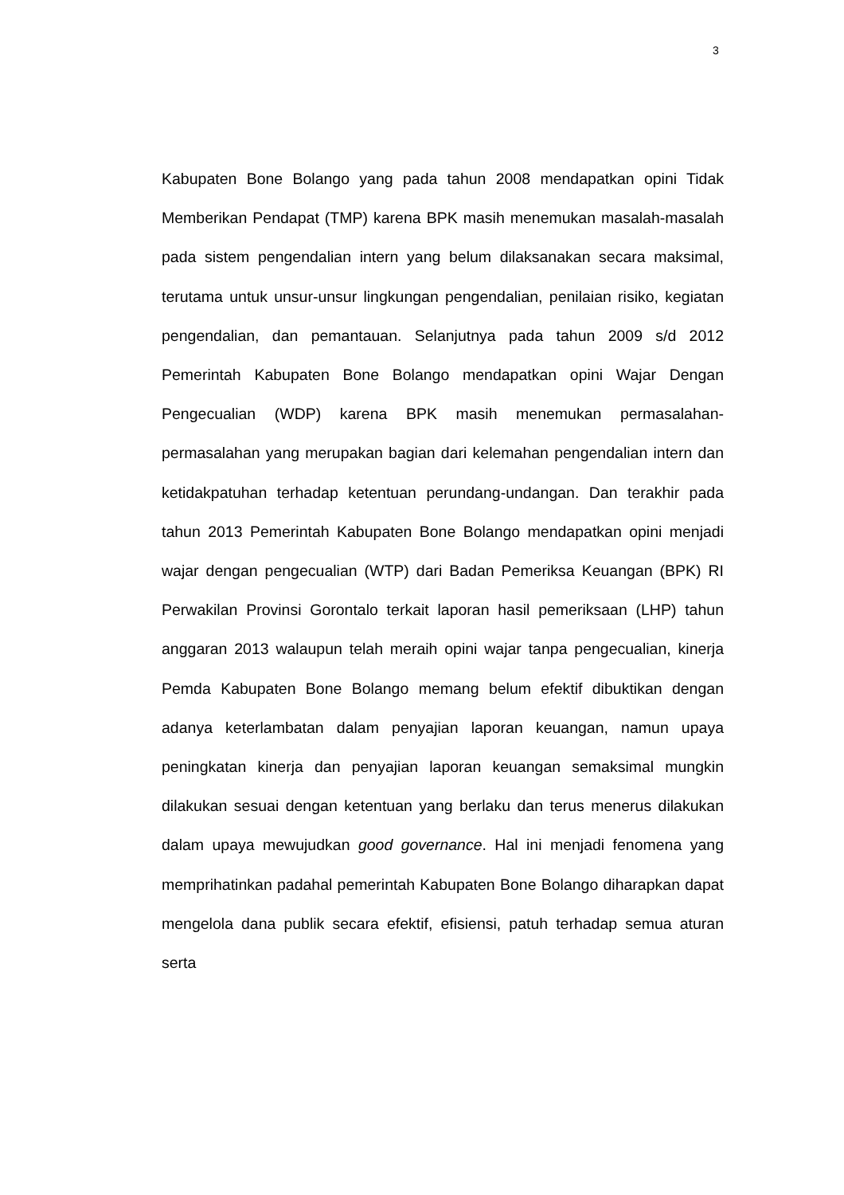3
Kabupaten Bone Bolango yang pada tahun 2008 mendapatkan opini Tidak Memberikan Pendapat (TMP) karena BPK masih menemukan masalah-masalah pada sistem pengendalian intern yang belum dilaksanakan secara maksimal, terutama untuk unsur-unsur lingkungan pengendalian, penilaian risiko, kegiatan pengendalian, dan pemantauan. Selanjutnya pada tahun 2009 s/d 2012 Pemerintah Kabupaten Bone Bolango mendapatkan opini Wajar Dengan Pengecualian (WDP) karena BPK masih menemukan permasalahan-permasalahan yang merupakan bagian dari kelemahan pengendalian intern dan ketidakpatuhan terhadap ketentuan perundang-undangan. Dan terakhir pada tahun 2013 Pemerintah Kabupaten Bone Bolango mendapatkan opini menjadi wajar dengan pengecualian (WTP) dari Badan Pemeriksa Keuangan (BPK) RI Perwakilan Provinsi Gorontalo terkait laporan hasil pemeriksaan (LHP) tahun anggaran 2013 walaupun telah meraih opini wajar tanpa pengecualian, kinerja Pemda Kabupaten Bone Bolango memang belum efektif dibuktikan dengan adanya keterlambatan dalam penyajian laporan keuangan, namun upaya peningkatan kinerja dan penyajian laporan keuangan semaksimal mungkin dilakukan sesuai dengan ketentuan yang berlaku dan terus menerus dilakukan dalam upaya mewujudkan good governance. Hal ini menjadi fenomena yang memprihatinkan padahal pemerintah Kabupaten Bone Bolango diharapkan dapat mengelola dana publik secara efektif, efisiensi, patuh terhadap semua aturan serta